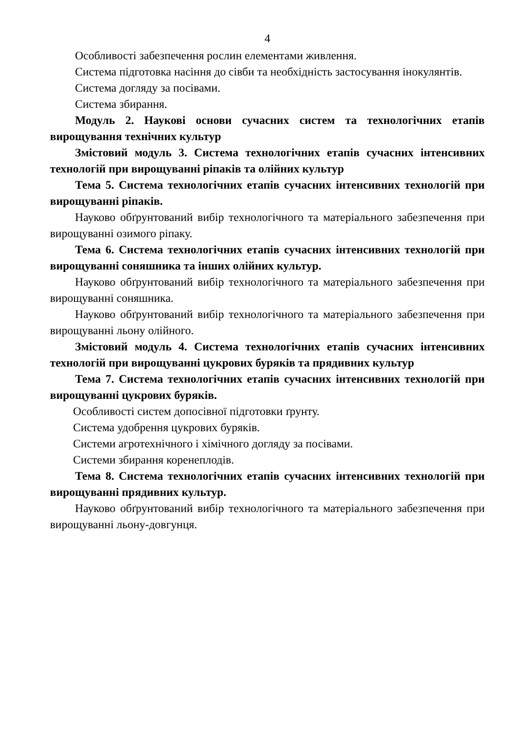4
Особливості забезпечення рослин елементами живлення.
Система підготовка насіння до сівби та необхідність застосування інокулянтів.
Система догляду за посівами.
Система збирання.
Модуль 2. Наукові основи сучасних систем та технологічних етапів вирощування технічних культур
Змістовий модуль 3. Система технологічних етапів сучасних інтенсивних технологій при вирощуванні ріпаків та олійних культур
Тема 5. Система технологічних етапів сучасних інтенсивних технологій при вирощуванні ріпаків.
Науково обґрунтований вибір технологічного та матеріального забезпечення при вирощуванні озимого ріпаку.
Тема 6. Система технологічних етапів сучасних інтенсивних технологій при вирощуванні соняшника та інших олійних культур.
Науково обґрунтований вибір технологічного та матеріального забезпечення при вирощуванні соняшника.
Науково обґрунтований вибір технологічного та матеріального забезпечення при вирощуванні льону олійного.
Змістовий модуль 4. Система технологічних етапів сучасних інтенсивних технологій при вирощуванні цукрових буряків та прядивних культур
Тема 7. Система технологічних етапів сучасних інтенсивних технологій при вирощуванні цукрових буряків.
Особливості систем допосівної підготовки ґрунту.
Система удобрення цукрових буряків.
Системи агротехнічного і хімічного догляду за посівами.
Системи збирання коренеплодів.
Тема 8. Система технологічних етапів сучасних інтенсивних технологій при вирощуванні прядивних культур.
Науково обґрунтований вибір технологічного та матеріального забезпечення при вирощуванні льону-довгунця.